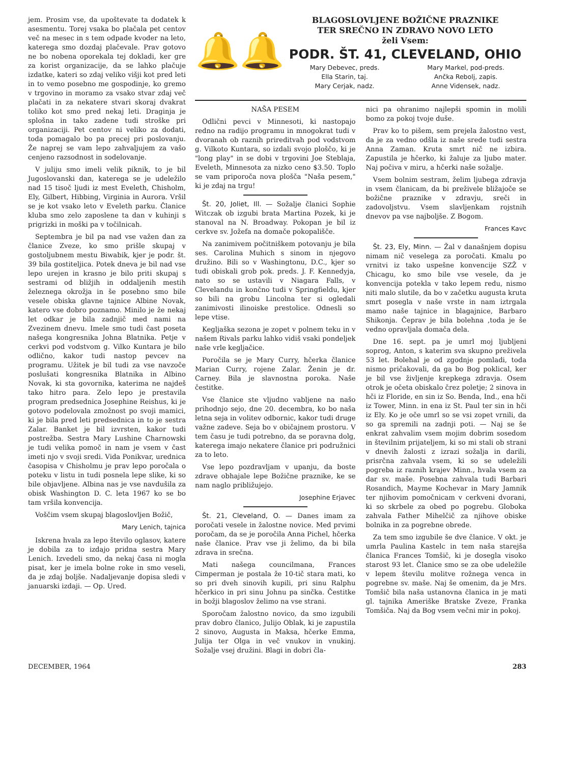jem. Prosim vse, da upoštevate ta dodatek k asesmentu. Torej vsaka bo plačala pet centov več na mesec in s tem odpade kvoder na leto, katerega smo dozdaj plačevale. Prav gotovo ne bo nobena oporekala tej dokladi, ker gre za korist organizacije, da se lahko plačuje izdatke, kateri so zdaj veliko višji kot pred leti in to vemo posebno me gospodinje, ko gremo v trgovino in moramo za vsako stvar zdaj več plačati in za nekatere stvari skoraj dvakrat toliko kot smo pred nekaj leti. Draginja je splošna in tako zadene tudi stroške pri organizaciji. Pet centov ni veliko za dodati, toda pomagalo bo pa precej pri poslovanju. Že naprej se vam lepo zahvaljujem za vašo cenjeno razsodnost in sodelovanje.
V juliju smo imeli velik piknik, to je bil Jugoslovanski dan, katerega se je udeležilo nad 15 tisoč ljudi iz mest Eveleth, Chisholm, Ely, Gilbert, Hibbing, Virginia in Aurora. Vršil se je kot vsako leto v Eveleth parku. Članice kluba smo zelo zaposlene ta dan v kuhinji s prigrizki in moški pa v točilnicah.
Septembra je bil pa nad vse važen dan za članice Zveze, ko smo prišle skupaj v gostoljubnem mestu Biwabik, kjer je podr. št. 39 bila gostiteljica. Potek dneva je bil nad vse lepo urejen in krasno je bilo priti skupaj s sestrami od bližjih in oddaljenih mestih železnega okrožja in še posebno smo bile vesele obiska glavne tajnice Albine Novak, katero vse dobro poznamo. Minilo je že nekaj let odkar je bila zadnjič med nami na Zvezinem dnevu. Imele smo tudi čast poseta našega kongresnika Johna Blatnika. Petje v cerkvi pod vodstvom g. Vilko Kuntara je bilo odlično, kakor tudi nastop pevcev na programu. Užitek je bil tudi za vse navzoče poslušati kongresnika Blatnika in Albino Novak, ki sta govornika, katerima ne najdeš tako hitro para. Zelo lepo je prestavila program predsednica Josephine Reishus, ki je gotovo podelovala zmožnost po svoji mamici, ki je bila pred leti predsednica in to je sestra Zalar. Banket je bil izvrsten, kakor tudi postrežba. Sestra Mary Lushine Charnowski je tudi velika pomoč in nam je vsem v čast imeti njo v svoji sredi. Vida Ponikvar, urednica časopisa v Chisholmu je prav lepo poročala o poteku v listu in tudi posnela lepe slike, ki so bile objavljene. Albina nas je vse navdušila za obisk Washington D. C. leta 1967 ko se bo tam vršila konvencija.
Voščim vsem skupaj blagoslovljen Božič,
Mary Lenich, tajnica
Iskrena hvala za lepo število oglasov, katere je dobila za to izdajo pridna sestra Mary Lenich. Izvedeli smo, da nekaj časa ni mogla pisat, ker je imela bolne roke in smo veseli, da je zdaj boljše. Nadaljevanje dopisa sledi v januarski izdaji. — Op. Ured.
🔔🔔
BLAGOSLOVLJENE BOŽIČNE PRAZNIKE
TER SREČNO IN ZDRAVO NOVO LETO
želi Vsem:
PODR. ŠT. 41, CLEVELAND, OHIO
Mary Debevec, preds.
Mary Markel, pod-preds.
Ella Starin, taj.
Ančka Rebolj, zapis.
Mary Cerjak, nadz.
Anne Vidensek, nadz.
NAŠA PESEM
Odlični pevci v Minnesoti, ki nastopajo redno na radijo programu in mnogokrat tudi v dvoranah ob raznih prireditvah pod vodstvom g. Vilkoto Kuntara, so izdali svojo ploščo, ki je "long play" in se dobi v trgovini Joe Steblaja, Eveleth, Minnesota za nizko ceno $3.50. Toplo se vam priporoča nova plošča "Naša pesem," ki je zdaj na trgu!
Št. 20, Joliet, Ill. — Sožalje članici Sophie Witczak ob izgubi brata Martina Pozek, ki je stanoval na N. Broadway. Pokopan je bil iz cerkve sv. Jožefa na domače pokopališče.
Na zanimivem počitniškem potovanju je bila ses. Carolina Muhich s sinom in njegovo družino. Bili so v Washingtonu, D.C., kjer so tudi obiskali grob pok. preds. J. F. Kennedyja, nato so se ustavili v Niagara Falls, v Clevelandu in končno tudi v Springfieldu, kjer so bili na grobu Lincolna ter si ogledali zanimivosti ilinoiske prestolice. Odnesli so lepe vtise.
Kegljaška sezona je zopet v polnem teku in v našem Rivals parku lahko vidiš vsaki pondeljek naše vrle kegljačice.
Poročila se je Mary Curry, hčerka članice Marian Curry, rojene Zalar. Ženin je dr. Carney. Bila je slavnostna poroka. Naše čestitke.
Vse članice ste vljudno vabljene na našo prihodnjo sejo, dne 20. decembra, ko bo naša letna seja in volitev odbornic, kakor tudi druge važne zadeve. Seja bo v običajnem prostoru. V tem času je tudi potrebno, da se poravna dolg, katerega imajo nekatere članice pri podružnici za to leto.
Vse lepo pozdravljam v upanju, da boste zdrave obhajale lepe Božične praznike, ke se nam naglo približujejo.
Josephine Erjavec
Št. 21, Cleveland, O. — Danes imam za poročati vesele in žalostne novice. Med prvimi poročam, da se je poročila Anna Pichel, hčerka naše članice. Prav vse ji želimo, da bi bila zdrava in srečna.
Mati našega councilmana, Frances Cimperman je postala že 10-tič stara mati, ko so pri dveh sinovih kupili, pri sinu Ralphu hčerkico in pri sinu Johnu pa sinčka. Čestitke in božji blagoslov želimo na vse strani.
Sporočam žalostno novico, da smo izgubili prav dobro članico, Julijo Oblak, ki je zapustila 2 sinovo, Augusta in Maksa, hčerke Emma, Julija ter Olga in več vnukov in vnukinj. Sožalje vsej družini. Blagi in dobri čla-
nici pa ohranimo najlepši spomin in molili bomo za pokoj tvoje duše.
Prav ko to pišem, sem prejela žalostno vest, da je za vedno odšla iz naše srede tudi sestra Anna Zaman. Kruta smrt nič ne izbira. Zapustila je hčerko, ki žaluje za ljubo mater. Naj počiva v miru, a hčerki naše sožalje.
Vsem bolnim sestram, želim ljubega zdravja in vsem članicam, da bi preživele bližajoče se božične praznike v zdravju, sreči in zadovoljstvu. Vsem slavljenkam rojstnih dnevov pa vse najboljše. Z Bogom.
Frances Kavc
Št. 23, Ely, Minn. — Žal v današnjem dopisu nimam nič veselega za poročati. Kmalu po vrnitvi iz tako uspešne konvencije SZŽ v Chicagu, ko smo bile vse vesele, da je konvencija potekla v tako lepem redu, nismo niti malo slutile, da bo v začetku augusta kruta smrt posegla v naše vrste in nam iztrgala mamo naše tajnice in blagajnice, Barbaro Shikonja. Čeprav je bila bolehna ,toda je še vedno opravljala domača dela.
Dne 16. sept. pa je umrl moj ljubljeni soprog, Anton, s katerim sva skupno preživela 53 let. Bolehal je od zgodnje pomladi, toda nismo pričakovali, da ga bo Bog poklical, ker je bil vse življenje krepkega zdravja. Osem otrok je očeta obiskalo črez poletje; 2 sinova in hči iz Floride, en sin iz So. Benda, Ind., ena hči iz Tower, Minn. in ena iz St. Paul ter sin in hči iz Ely. Ko je oče umrl so se vsi zopet vrnili, da so ga spremili na zadnji poti. — Naj se še enkrat zahvalim vsem mojim dobrim sosedom in številnim prijateljem, ki so mi stali ob strani v dnevih žalosti z izrazi sožalja in darili, prisrčna zahvala vsem, ki so se udeležili pogreba iz raznih krajev Minn., hvala vsem za dar sv. maše. Posebna zahvala tudi Barbari Rosandich, Mayme Kochevar in Mary Jamnik ter njihovim pomočnicam v cerkveni dvorani, ki so skrbele za obed po pogrebu. Globoka zahvala Father Mihelčič za njihove obiske bolnika in za pogrebne obrede.
Za tem smo izgubile še dve članice. V okt. je umrla Paulina Kastelc in tem naša starejša članica Frances Tomšič, ki je dosegla visoko starost 93 let. Članice smo se za obe udeležile v lepem številu molitve rožnega venca in pogrebne sv. maše. Naj še omenim, da je Mrs. Tomšič bila naša ustanovna članica in je mati gl. tajnika Ameriške Bratske Zveze, Franka Tomšiča. Naj da Bog vsem večni mir in pokoj.
DECEMBER, 1964 283